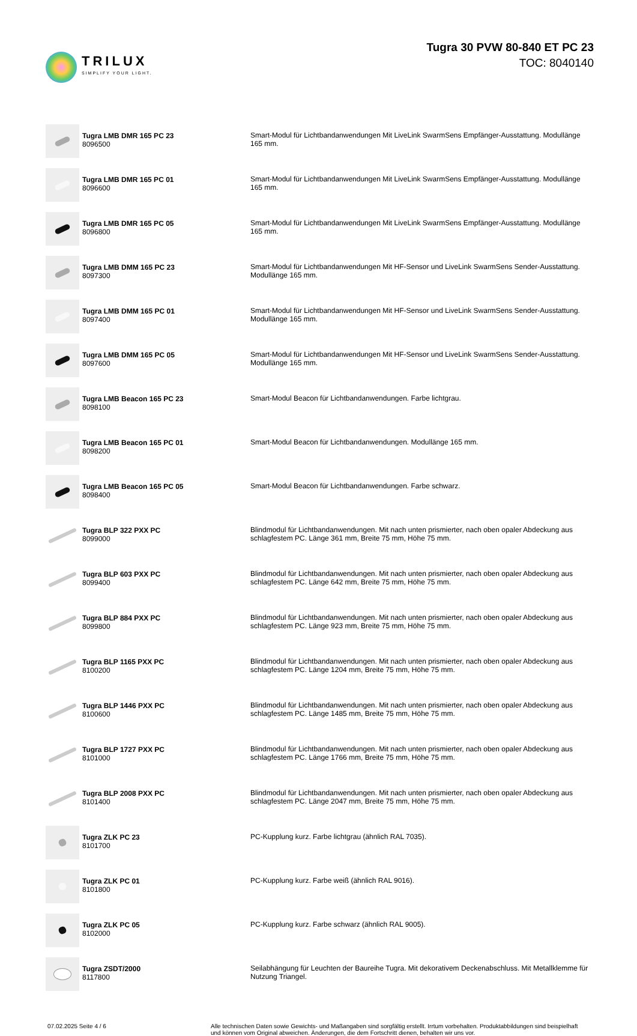TRILUX
SIMPLIFY YOUR LIGHT.
Tugra 30 PVW 80-840 ET PC 23
TOC: 8040140
| | Tugra LMB DMR 165 PC 23 8096500 | Smart-Modul für Lichtbandanwendungen Mit LiveLink SwarmSens Empfänger-Ausstattung. Modullänge 165 mm. |
| | Tugra LMB DMR 165 PC 01 8096600 | Smart-Modul für Lichtbandanwendungen Mit LiveLink SwarmSens Empfänger-Ausstattung. Modullänge 165 mm. |
| | Tugra LMB DMR 165 PC 05 8096800 | Smart-Modul für Lichtbandanwendungen Mit LiveLink SwarmSens Empfänger-Ausstattung. Modullänge 165 mm. |
| | Tugra LMB DMM 165 PC 23 8097300 | Smart-Modul für Lichtbandanwendungen Mit HF-Sensor und LiveLink SwarmSens Sender-Ausstattung. Modullänge 165 mm. |
| | Tugra LMB DMM 165 PC 01 8097400 | Smart-Modul für Lichtbandanwendungen Mit HF-Sensor und LiveLink SwarmSens Sender-Ausstattung. Modullänge 165 mm. |
| | Tugra LMB DMM 165 PC 05 8097600 | Smart-Modul für Lichtbandanwendungen Mit HF-Sensor und LiveLink SwarmSens Sender-Ausstattung. Modullänge 165 mm. |
| | Tugra LMB Beacon 165 PC 23 8098100 | Smart-Modul Beacon für Lichtbandanwendungen. Farbe lichtgrau. |
| | Tugra LMB Beacon 165 PC 01 8098200 | Smart-Modul Beacon für Lichtbandanwendungen. Modullänge 165 mm. |
| | Tugra LMB Beacon 165 PC 05 8098400 | Smart-Modul Beacon für Lichtbandanwendungen. Farbe schwarz. |
| | Tugra BLP 322 PXX PC 8099000 | Blindmodul für Lichtbandanwendungen. Mit nach unten prismierter, nach oben opaler Abdeckung aus schlagfestem PC. Länge 361 mm, Breite 75 mm, Höhe 75 mm. |
| | Tugra BLP 603 PXX PC 8099400 | Blindmodul für Lichtbandanwendungen. Mit nach unten prismierter, nach oben opaler Abdeckung aus schlagfestem PC. Länge 642 mm, Breite 75 mm, Höhe 75 mm. |
| | Tugra BLP 884 PXX PC 8099800 | Blindmodul für Lichtbandanwendungen. Mit nach unten prismierter, nach oben opaler Abdeckung aus schlagfestem PC. Länge 923 mm, Breite 75 mm, Höhe 75 mm. |
| | Tugra BLP 1165 PXX PC 8100200 | Blindmodul für Lichtbandanwendungen. Mit nach unten prismierter, nach oben opaler Abdeckung aus schlagfestem PC. Länge 1204 mm, Breite 75 mm, Höhe 75 mm. |
| | Tugra BLP 1446 PXX PC 8100600 | Blindmodul für Lichtbandanwendungen. Mit nach unten prismierter, nach oben opaler Abdeckung aus schlagfestem PC. Länge 1485 mm, Breite 75 mm, Höhe 75 mm. |
| | Tugra BLP 1727 PXX PC 8101000 | Blindmodul für Lichtbandanwendungen. Mit nach unten prismierter, nach oben opaler Abdeckung aus schlagfestem PC. Länge 1766 mm, Breite 75 mm, Höhe 75 mm. |
| | Tugra BLP 2008 PXX PC 8101400 | Blindmodul für Lichtbandanwendungen. Mit nach unten prismierter, nach oben opaler Abdeckung aus schlagfestem PC. Länge 2047 mm, Breite 75 mm, Höhe 75 mm. |
| | Tugra ZLK PC 23 8101700 | PC-Kupplung kurz. Farbe lichtgrau (ähnlich RAL 7035). |
| | Tugra ZLK PC 01 8101800 | PC-Kupplung kurz. Farbe weiß (ähnlich RAL 9016). |
| | Tugra ZLK PC 05 8102000 | PC-Kupplung kurz. Farbe schwarz (ähnlich RAL 9005). |
| | Tugra ZSDT/2000 8117800 | Seilabhängung für Leuchten der Baureihe Tugra. Mit dekorativem Deckenabschluss. Mit Metallklemme für Nutzung Triangel. |
07.02.2025 Seite 4 / 6 Alle technischen Daten sowie Gewichts- und Maßangaben sind sorgfältig erstellt. Irrtum vorbehalten. Produktabbildungen sind beispielhaft und können vom Original abweichen. Änderungen, die dem Fortschritt dienen, behalten wir uns vor.